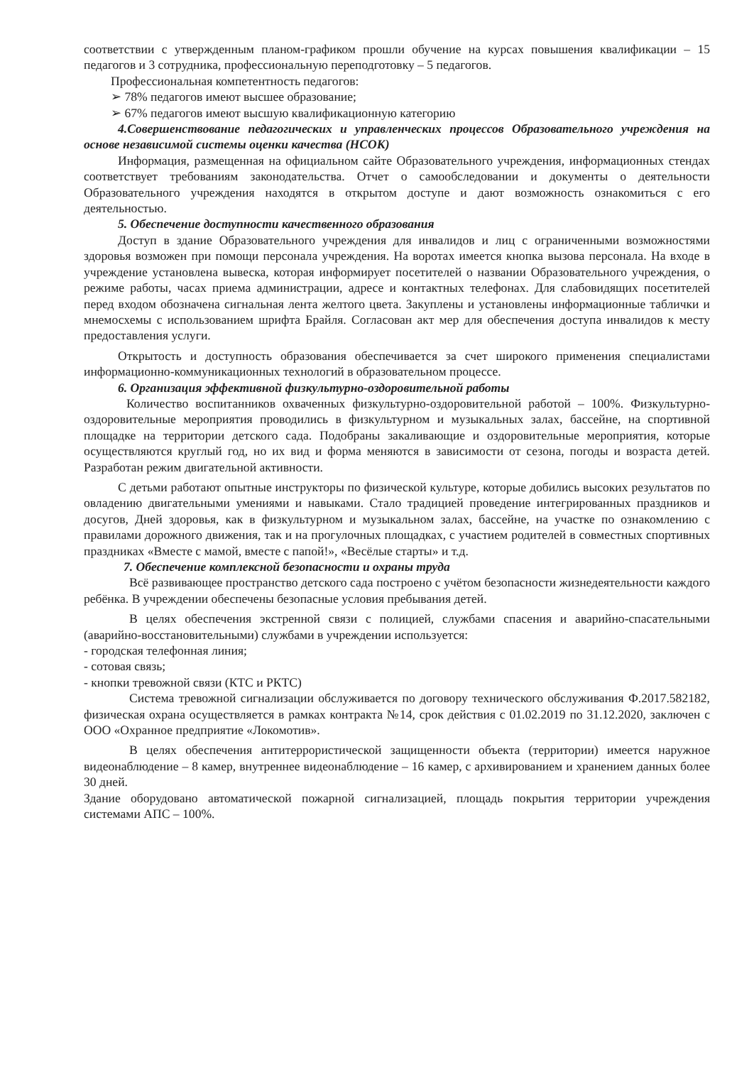соответствии с утвержденным планом-графиком прошли обучение на курсах повышения квалификации – 15 педагогов и 3 сотрудника, профессиональную переподготовку – 5 педагогов.
Профессиональная компетентность педагогов:
➢ 78% педагогов имеют высшее образование;
➢ 67% педагогов имеют высшую квалификационную категорию
4.Совершенствование педагогических и управленческих процессов Образовательного учреждения на основе независимой системы оценки качества (НСОК)
Информация, размещенная на официальном сайте Образовательного учреждения, информационных стендах соответствует требованиям законодательства. Отчет о самообследовании и документы о деятельности Образовательного учреждения находятся в открытом доступе и дают возможность ознакомиться с его деятельностью.
5. Обеспечение доступности качественного образования
Доступ в здание Образовательного учреждения для инвалидов и лиц с ограниченными возможностями здоровья возможен при помощи персонала учреждения. На воротах имеется кнопка вызова персонала. На входе в учреждение установлена вывеска, которая информирует посетителей о названии Образовательного учреждения, о режиме работы, часах приема администрации, адресе и контактных телефонах. Для слабовидящих посетителей перед входом обозначена сигнальная лента желтого цвета. Закуплены и установлены информационные таблички и мнемосхемы с использованием шрифта Брайля. Согласован акт мер для обеспечения доступа инвалидов к месту предоставления услуги.
Открытость и доступность образования обеспечивается за счет широкого применения специалистами информационно-коммуникационных технологий в образовательном процессе.
6. Организация эффективной физкультурно-оздоровительной работы
Количество воспитанников охваченных физкультурно-оздоровительной работой – 100%. Физкультурно-оздоровительные мероприятия проводились в физкультурном и музыкальных залах, бассейне, на спортивной площадке на территории детского сада. Подобраны закаливающие и оздоровительные мероприятия, которые осуществляются круглый год, но их вид и форма меняются в зависимости от сезона, погоды и возраста детей. Разработан режим двигательной активности.
С детьми работают опытные инструкторы по физической культуре, которые добились высоких результатов по овладению двигательными умениями и навыками. Стало традицией проведение интегрированных праздников и досугов, Дней здоровья, как в физкультурном и музыкальном залах, бассейне, на участке по ознакомлению с правилами дорожного движения, так и на прогулочных площадках, с участием родителей в совместных спортивных праздниках «Вместе с мамой, вместе с папой!», «Весёлые старты» и т.д.
7. Обеспечение комплексной безопасности и охраны труда
Всё развивающее пространство детского сада построено с учётом безопасности жизнедеятельности каждого ребёнка. В учреждении обеспечены безопасные условия пребывания детей.
В целях обеспечения экстренной связи с полицией, службами спасения и аварийно-спасательными (аварийно-восстановительными) службами в учреждении используется:
- городская телефонная линия;
- сотовая связь;
- кнопки тревожной связи (КТС и РКТС)
Система тревожной сигнализации обслуживается по договору технического обслуживания Ф.2017.582182, физическая охрана осуществляется в рамках контракта №14, срок действия с 01.02.2019 по 31.12.2020, заключен с ООО «Охранное предприятие «Локомотив».
В целях обеспечения антитеррористической защищенности объекта (территории) имеется наружное видеонаблюдение – 8 камер, внутреннее видеонаблюдение – 16 камер, с архивированием и хранением данных более 30 дней.
Здание оборудовано автоматической пожарной сигнализацией, площадь покрытия территории учреждения системами АПС – 100%.